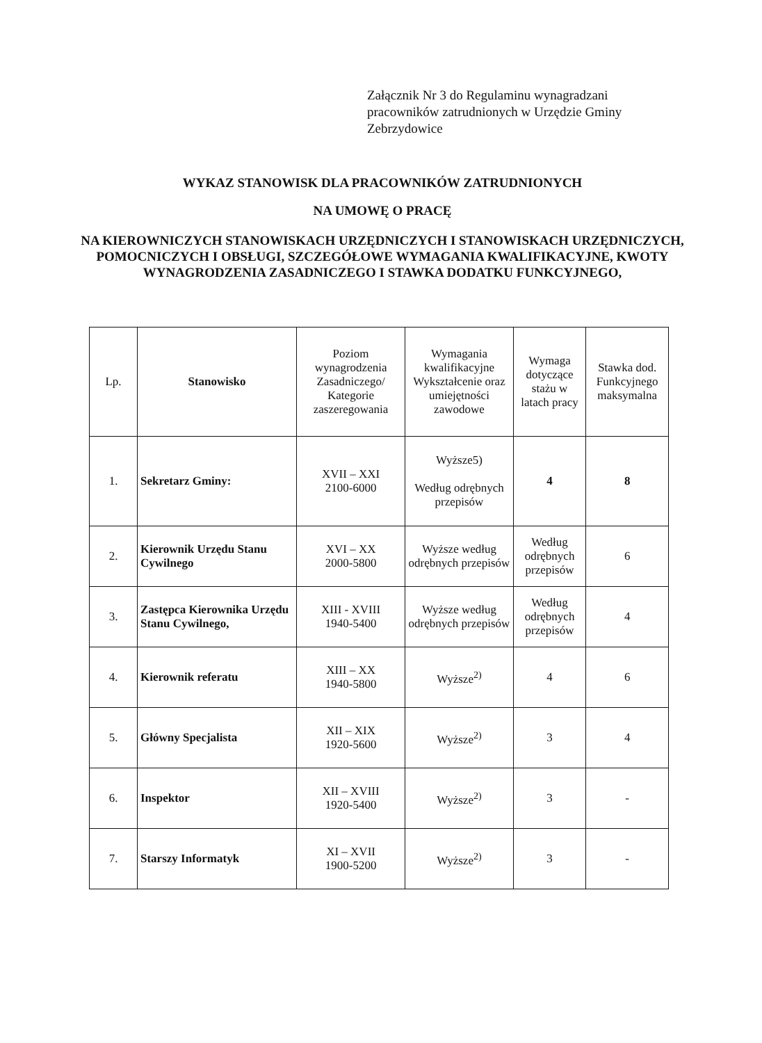Załącznik Nr 3 do Regulaminu wynagradzani pracowników zatrudnionych w Urzędzie Gminy Zebrzydowice
WYKAZ STANOWISK DLA PRACOWNIKÓW ZATRUDNIONYCH
NA UMOWĘ O PRACĘ
NA KIEROWNICZYCH STANOWISKACH URZĘDNICZYCH I STANOWISKACH URZĘDNICZYCH, POMOCNICZYCH I OBSŁUGI, SZCZEGÓŁOWE WYMAGANIA KWALIFIKACYJNE, KWOTY WYNAGRODZENIA ZASADNICZEGO I STAWKA DODATKU FUNKCYJNEGO,
| Lp. | Stanowisko | Poziom wynagrodzenia Zasadniczego/ Kategorie zaszeregowania | Wymagania kwalifikacyjne Wykształcenie oraz umiejętności zawodowe | Wymaga dotyczące stażu w latach pracy | Stawka dod. Funkcyjnego maksymalna |
| --- | --- | --- | --- | --- | --- |
| 1. | Sekretarz Gminy: | XVII – XXI 2100-6000 | Wyższe5) Według odrębnych przepisów | 4 | 8 |
| 2. | Kierownik Urzędu Stanu Cywilnego | XVI – XX 2000-5800 | Wyższe według odrębnych przepisów | Według odrębnych przepisów | 6 |
| 3. | Zastępca Kierownika Urzędu Stanu Cywilnego, | XIII - XVIII 1940-5400 | Wyższe według odrębnych przepisów | Według odrębnych przepisów | 4 |
| 4. | Kierownik referatu | XIII – XX 1940-5800 | Wyższe<sup>2)</sup> | 4 | 6 |
| 5. | Główny Specjalista | XII – XIX 1920-5600 | Wyższe<sup>2)</sup> | 3 | 4 |
| 6. | Inspektor | XII – XVIII 1920-5400 | Wyższe<sup>2)</sup> | 3 | - |
| 7. | Starszy Informatyk | XI – XVII 1900-5200 | Wyższe<sup>2)</sup> | 3 | - |